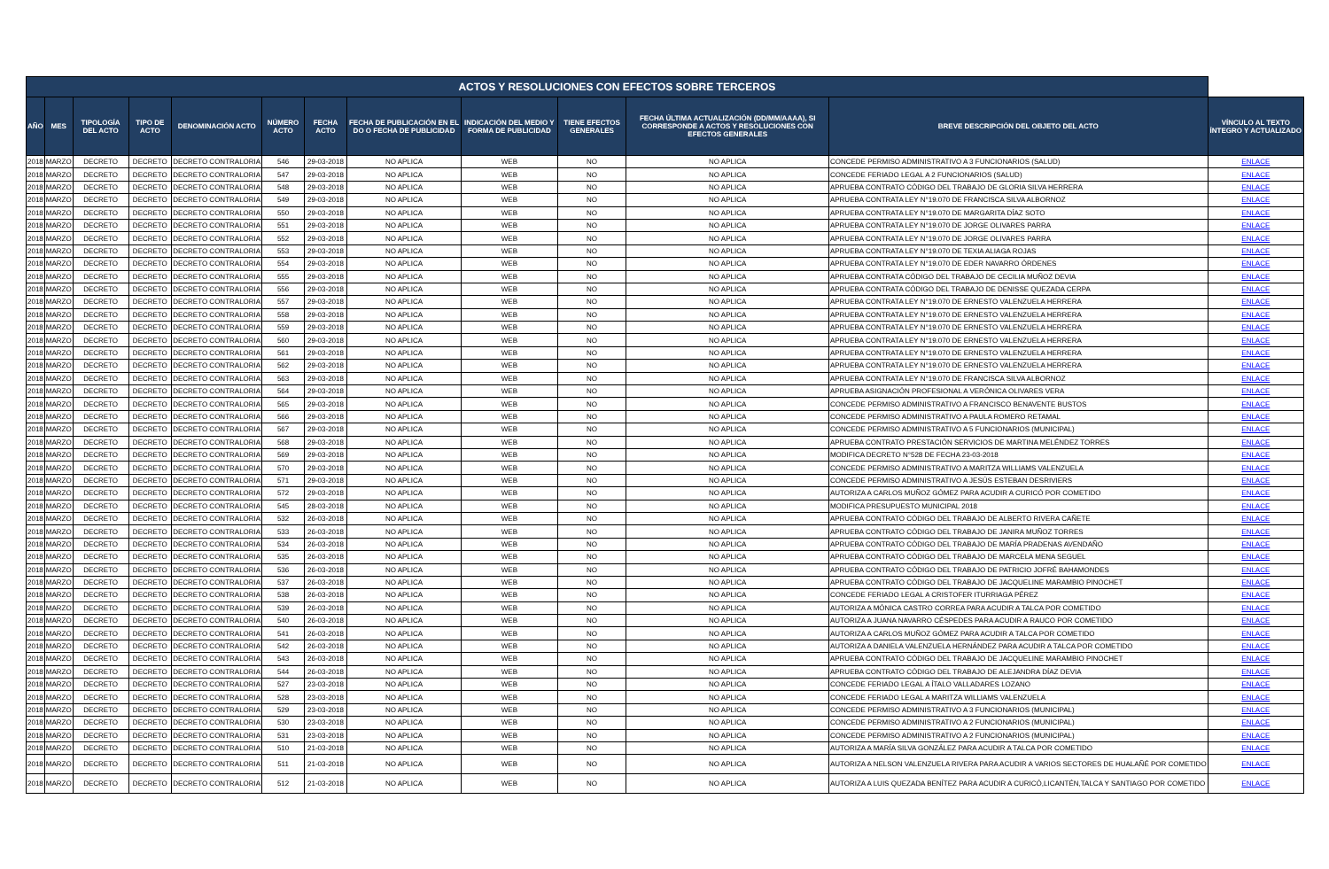| ACTOS Y RESOLUCIONES CON EFECTOS SOBRE TERCEROS | | | | | | | | | | | | |
| --- | --- | --- | --- | --- | --- | --- | --- | --- | --- | --- | --- | --- |
| AÑO | MES | TIPOLOGÍA DEL ACTO | TIPO DE ACTO | DENOMINACIÓN ACTO | NÚMERO ACTO | FECHA ACTO | FECHA DE PUBLICACIÓN EN EL DO O FECHA DE PUBLICIDAD | INDICACIÓN DEL MEDIO Y FORMA DE PUBLICIDAD | TIENE EFECTOS GENERALES | FECHA ÚLTIMA ACTUALIZACIÓN (DD/MM/AAAA), SI CORRESPONDE A ACTOS Y RESOLUCIONES CON EFECTOS GENERALES | BREVE DESCRIPCIÓN DEL OBJETO DEL ACTO | VÍNCULO AL TEXTO ÍNTEGRO Y ACTUALIZADO |
| 2018 | MARZO | DECRETO | DECRETO | DECRETO CONTRALORIA | 546 | 29-03-2018 | NO APLICA | WEB | NO | NO APLICA | CONCEDE PERMISO ADMINISTRATIVO A 3 FUNCIONARIOS (SALUD) | ENLACE |
| 2018 | MARZO | DECRETO | DECRETO | DECRETO CONTRALORIA | 547 | 29-03-2018 | NO APLICA | WEB | NO | NO APLICA | CONCEDE FERIADO LEGAL A 2 FUNCIONARIOS (SALUD) | ENLACE |
| 2018 | MARZO | DECRETO | DECRETO | DECRETO CONTRALORIA | 548 | 29-03-2018 | NO APLICA | WEB | NO | NO APLICA | APRUEBA CONTRATO CÓDIGO DEL TRABAJO DE GLORIA SILVA HERRERA | ENLACE |
| 2018 | MARZO | DECRETO | DECRETO | DECRETO CONTRALORIA | 549 | 29-03-2018 | NO APLICA | WEB | NO | NO APLICA | APRUEBA CONTRATA LEY N°19.070 DE FRANCISCA SILVA ALBORNOZ | ENLACE |
| 2018 | MARZO | DECRETO | DECRETO | DECRETO CONTRALORIA | 550 | 29-03-2018 | NO APLICA | WEB | NO | NO APLICA | APRUEBA CONTRATA LEY N°19.070 DE MARGARITA DÍAZ SOTO | ENLACE |
| 2018 | MARZO | DECRETO | DECRETO | DECRETO CONTRALORIA | 551 | 29-03-2018 | NO APLICA | WEB | NO | NO APLICA | APRUEBA CONTRATA LEY N°19.070 DE JORGE OLIVARES PARRA | ENLACE |
| 2018 | MARZO | DECRETO | DECRETO | DECRETO CONTRALORIA | 552 | 29-03-2018 | NO APLICA | WEB | NO | NO APLICA | APRUEBA CONTRATA LEY N°19.070 DE JORGE OLIVARES PARRA | ENLACE |
| 2018 | MARZO | DECRETO | DECRETO | DECRETO CONTRALORIA | 553 | 29-03-2018 | NO APLICA | WEB | NO | NO APLICA | APRUEBA CONTRATA LEY N°19.070 DE TEXIA ALIAGA ROJAS | ENLACE |
| 2018 | MARZO | DECRETO | DECRETO | DECRETO CONTRALORIA | 554 | 29-03-2018 | NO APLICA | WEB | NO | NO APLICA | APRUEBA CONTRATA LEY N°19.070 DE EDER NAVARRO ÓRDENES | ENLACE |
| 2018 | MARZO | DECRETO | DECRETO | DECRETO CONTRALORIA | 555 | 29-03-2018 | NO APLICA | WEB | NO | NO APLICA | APRUEBA CONTRATA CÓDIGO DEL TRABAJO DE CECILIA MUÑOZ DEVIA | ENLACE |
| 2018 | MARZO | DECRETO | DECRETO | DECRETO CONTRALORIA | 556 | 29-03-2018 | NO APLICA | WEB | NO | NO APLICA | APRUEBA CONTRATA CÓDIGO DEL TRABAJO DE DENISSE QUEZADA CERPA | ENLACE |
| 2018 | MARZO | DECRETO | DECRETO | DECRETO CONTRALORIA | 557 | 29-03-2018 | NO APLICA | WEB | NO | NO APLICA | APRUEBA CONTRATA LEY N°19.070 DE ERNESTO VALENZUELA HERRERA | ENLACE |
| 2018 | MARZO | DECRETO | DECRETO | DECRETO CONTRALORIA | 558 | 29-03-2018 | NO APLICA | WEB | NO | NO APLICA | APRUEBA CONTRATA LEY N°19.070 DE ERNESTO VALENZUELA HERRERA | ENLACE |
| 2018 | MARZO | DECRETO | DECRETO | DECRETO CONTRALORIA | 559 | 29-03-2018 | NO APLICA | WEB | NO | NO APLICA | APRUEBA CONTRATA LEY N°19.070 DE ERNESTO VALENZUELA HERRERA | ENLACE |
| 2018 | MARZO | DECRETO | DECRETO | DECRETO CONTRALORIA | 560 | 29-03-2018 | NO APLICA | WEB | NO | NO APLICA | APRUEBA CONTRATA LEY N°19.070 DE ERNESTO VALENZUELA HERRERA | ENLACE |
| 2018 | MARZO | DECRETO | DECRETO | DECRETO CONTRALORIA | 561 | 29-03-2018 | NO APLICA | WEB | NO | NO APLICA | APRUEBA CONTRATA LEY N°19.070 DE ERNESTO VALENZUELA HERRERA | ENLACE |
| 2018 | MARZO | DECRETO | DECRETO | DECRETO CONTRALORIA | 562 | 29-03-2018 | NO APLICA | WEB | NO | NO APLICA | APRUEBA CONTRATA LEY N°19.070 DE ERNESTO VALENZUELA HERRERA | ENLACE |
| 2018 | MARZO | DECRETO | DECRETO | DECRETO CONTRALORIA | 563 | 29-03-2018 | NO APLICA | WEB | NO | NO APLICA | APRUEBA CONTRATA LEY N°19.070 DE FRANCISCA SILVA ALBORNOZ | ENLACE |
| 2018 | MARZO | DECRETO | DECRETO | DECRETO CONTRALORIA | 564 | 29-03-2018 | NO APLICA | WEB | NO | NO APLICA | APRUEBA ASIGNACIÓN PROFESIONAL A VERÓNICA OLIVARES VERA | ENLACE |
| 2018 | MARZO | DECRETO | DECRETO | DECRETO CONTRALORIA | 565 | 29-03-2018 | NO APLICA | WEB | NO | NO APLICA | CONCEDE PERMISO ADMINISTRATIVO A FRANCISCO BENAVENTE BUSTOS | ENLACE |
| 2018 | MARZO | DECRETO | DECRETO | DECRETO CONTRALORIA | 566 | 29-03-2018 | NO APLICA | WEB | NO | NO APLICA | CONCEDE PERMISO ADMINISTRATIVO A PAULA ROMERO RETAMAL | ENLACE |
| 2018 | MARZO | DECRETO | DECRETO | DECRETO CONTRALORIA | 567 | 29-03-2018 | NO APLICA | WEB | NO | NO APLICA | CONCEDE PERMISO ADMINISTRATIVO A 5 FUNCIONARIOS (MUNICIPAL) | ENLACE |
| 2018 | MARZO | DECRETO | DECRETO | DECRETO CONTRALORIA | 568 | 29-03-2018 | NO APLICA | WEB | NO | NO APLICA | APRUEBA CONTRATO PRESTACIÓN SERVICIOS DE MARTINA MELÉNDEZ TORRES | ENLACE |
| 2018 | MARZO | DECRETO | DECRETO | DECRETO CONTRALORIA | 569 | 29-03-2018 | NO APLICA | WEB | NO | NO APLICA | MODIFICA DECRETO N°528 DE FECHA 23-03-2018 | ENLACE |
| 2018 | MARZO | DECRETO | DECRETO | DECRETO CONTRALORIA | 570 | 29-03-2018 | NO APLICA | WEB | NO | NO APLICA | CONCEDE PERMISO ADMINISTRATIVO A MARITZA WILLIAMS VALENZUELA | ENLACE |
| 2018 | MARZO | DECRETO | DECRETO | DECRETO CONTRALORIA | 571 | 29-03-2018 | NO APLICA | WEB | NO | NO APLICA | CONCEDE PERMISO ADMINISTRATIVO A JESÚS ESTEBAN DESRIVIERS | ENLACE |
| 2018 | MARZO | DECRETO | DECRETO | DECRETO CONTRALORIA | 572 | 29-03-2018 | NO APLICA | WEB | NO | NO APLICA | AUTORIZA A CARLOS MUÑOZ GÓMEZ PARA ACUDIR A CURICÓ POR COMETIDO | ENLACE |
| 2018 | MARZO | DECRETO | DECRETO | DECRETO CONTRALORIA | 545 | 28-03-2018 | NO APLICA | WEB | NO | NO APLICA | MODIFICA PRESUPUESTO MUNICIPAL 2018 | ENLACE |
| 2018 | MARZO | DECRETO | DECRETO | DECRETO CONTRALORIA | 532 | 26-03-2018 | NO APLICA | WEB | NO | NO APLICA | APRUEBA CONTRATO CÓDIGO DEL TRABAJO DE ALBERTO RIVERA CAÑETE | ENLACE |
| 2018 | MARZO | DECRETO | DECRETO | DECRETO CONTRALORIA | 533 | 26-03-2018 | NO APLICA | WEB | NO | NO APLICA | APRUEBA CONTRATO CÓDIGO DEL TRABAJO DE JANIRA MUÑOZ TORRES | ENLACE |
| 2018 | MARZO | DECRETO | DECRETO | DECRETO CONTRALORIA | 534 | 26-03-2018 | NO APLICA | WEB | NO | NO APLICA | APRUEBA CONTRATO CÓDIGO DEL TRABAJO DE MARÍA PRADENAS AVENDAÑO | ENLACE |
| 2018 | MARZO | DECRETO | DECRETO | DECRETO CONTRALORIA | 535 | 26-03-2018 | NO APLICA | WEB | NO | NO APLICA | APRUEBA CONTRATO CÓDIGO DEL TRABAJO DE MARCELA MENA SEGUEL | ENLACE |
| 2018 | MARZO | DECRETO | DECRETO | DECRETO CONTRALORIA | 536 | 26-03-2018 | NO APLICA | WEB | NO | NO APLICA | APRUEBA CONTRATO CÓDIGO DEL TRABAJO DE PATRICIO JOFRÉ BAHAMONDES | ENLACE |
| 2018 | MARZO | DECRETO | DECRETO | DECRETO CONTRALORIA | 537 | 26-03-2018 | NO APLICA | WEB | NO | NO APLICA | APRUEBA CONTRATO CÓDIGO DEL TRABAJO DE JACQUELINE MARAMBIO PINOCHET | ENLACE |
| 2018 | MARZO | DECRETO | DECRETO | DECRETO CONTRALORIA | 538 | 26-03-2018 | NO APLICA | WEB | NO | NO APLICA | CONCEDE FERIADO LEGAL A CRISTOFER ITURRIAGA PÉREZ | ENLACE |
| 2018 | MARZO | DECRETO | DECRETO | DECRETO CONTRALORIA | 539 | 26-03-2018 | NO APLICA | WEB | NO | NO APLICA | AUTORIZA A MÓNICA CASTRO CORREA PARA ACUDIR A TALCA POR COMETIDO | ENLACE |
| 2018 | MARZO | DECRETO | DECRETO | DECRETO CONTRALORIA | 540 | 26-03-2018 | NO APLICA | WEB | NO | NO APLICA | AUTORIZA A JUANA NAVARRO CÉSPEDES PARA ACUDIR A RAUCO POR COMETIDO | ENLACE |
| 2018 | MARZO | DECRETO | DECRETO | DECRETO CONTRALORIA | 541 | 26-03-2018 | NO APLICA | WEB | NO | NO APLICA | AUTORIZA A CARLOS MUÑOZ GÓMEZ PARA ACUDIR A TALCA POR COMETIDO | ENLACE |
| 2018 | MARZO | DECRETO | DECRETO | DECRETO CONTRALORIA | 542 | 26-03-2018 | NO APLICA | WEB | NO | NO APLICA | AUTORIZA A DANIELA VALENZUELA HERNÁNDEZ PARA ACUDIR A TALCA POR COMETIDO | ENLACE |
| 2018 | MARZO | DECRETO | DECRETO | DECRETO CONTRALORIA | 543 | 26-03-2018 | NO APLICA | WEB | NO | NO APLICA | APRUEBA CONTRATO CÓDIGO DEL TRABAJO DE JACQUELINE MARAMBIO PINOCHET | ENLACE |
| 2018 | MARZO | DECRETO | DECRETO | DECRETO CONTRALORIA | 544 | 26-03-2018 | NO APLICA | WEB | NO | NO APLICA | APRUEBA CONTRATO CÓDIGO DEL TRABAJO DE ALEJANDRA DÍAZ DEVIA | ENLACE |
| 2018 | MARZO | DECRETO | DECRETO | DECRETO CONTRALORIA | 527 | 23-03-2018 | NO APLICA | WEB | NO | NO APLICA | CONCEDE FERIADO LEGAL A ÍTALO VALLADARES LOZANO | ENLACE |
| 2018 | MARZO | DECRETO | DECRETO | DECRETO CONTRALORIA | 528 | 23-03-2018 | NO APLICA | WEB | NO | NO APLICA | CONCEDE FERIADO LEGAL A MARITZA WILLIAMS VALENZUELA | ENLACE |
| 2018 | MARZO | DECRETO | DECRETO | DECRETO CONTRALORIA | 529 | 23-03-2018 | NO APLICA | WEB | NO | NO APLICA | CONCEDE PERMISO ADMINISTRATIVO A 3 FUNCIONARIOS (MUNICIPAL) | ENLACE |
| 2018 | MARZO | DECRETO | DECRETO | DECRETO CONTRALORIA | 530 | 23-03-2018 | NO APLICA | WEB | NO | NO APLICA | CONCEDE PERMISO ADMINISTRATIVO A 2 FUNCIONARIOS (MUNICIPAL) | ENLACE |
| 2018 | MARZO | DECRETO | DECRETO | DECRETO CONTRALORIA | 531 | 23-03-2018 | NO APLICA | WEB | NO | NO APLICA | CONCEDE PERMISO ADMINISTRATIVO A 2 FUNCIONARIOS (MUNICIPAL) | ENLACE |
| 2018 | MARZO | DECRETO | DECRETO | DECRETO CONTRALORIA | 510 | 21-03-2018 | NO APLICA | WEB | NO | NO APLICA | AUTORIZA A MARÍA SILVA GONZÁLEZ PARA ACUDIR A TALCA POR COMETIDO | ENLACE |
| 2018 | MARZO | DECRETO | DECRETO | DECRETO CONTRALORIA | 511 | 21-03-2018 | NO APLICA | WEB | NO | NO APLICA | AUTORIZA A NELSON VALENZUELA RIVERA PARA ACUDIR A VARIOS SECTORES DE HUALAÑÉ POR COMETIDO | ENLACE |
| 2018 | MARZO | DECRETO | DECRETO | DECRETO CONTRALORIA | 512 | 21-03-2018 | NO APLICA | WEB | NO | NO APLICA | AUTORIZA A LUIS QUEZADA BENÍTEZ PARA ACUDIR A CURICÓ,LICANTÉN,TALCA Y SANTIAGO POR COMETIDO | ENLACE |